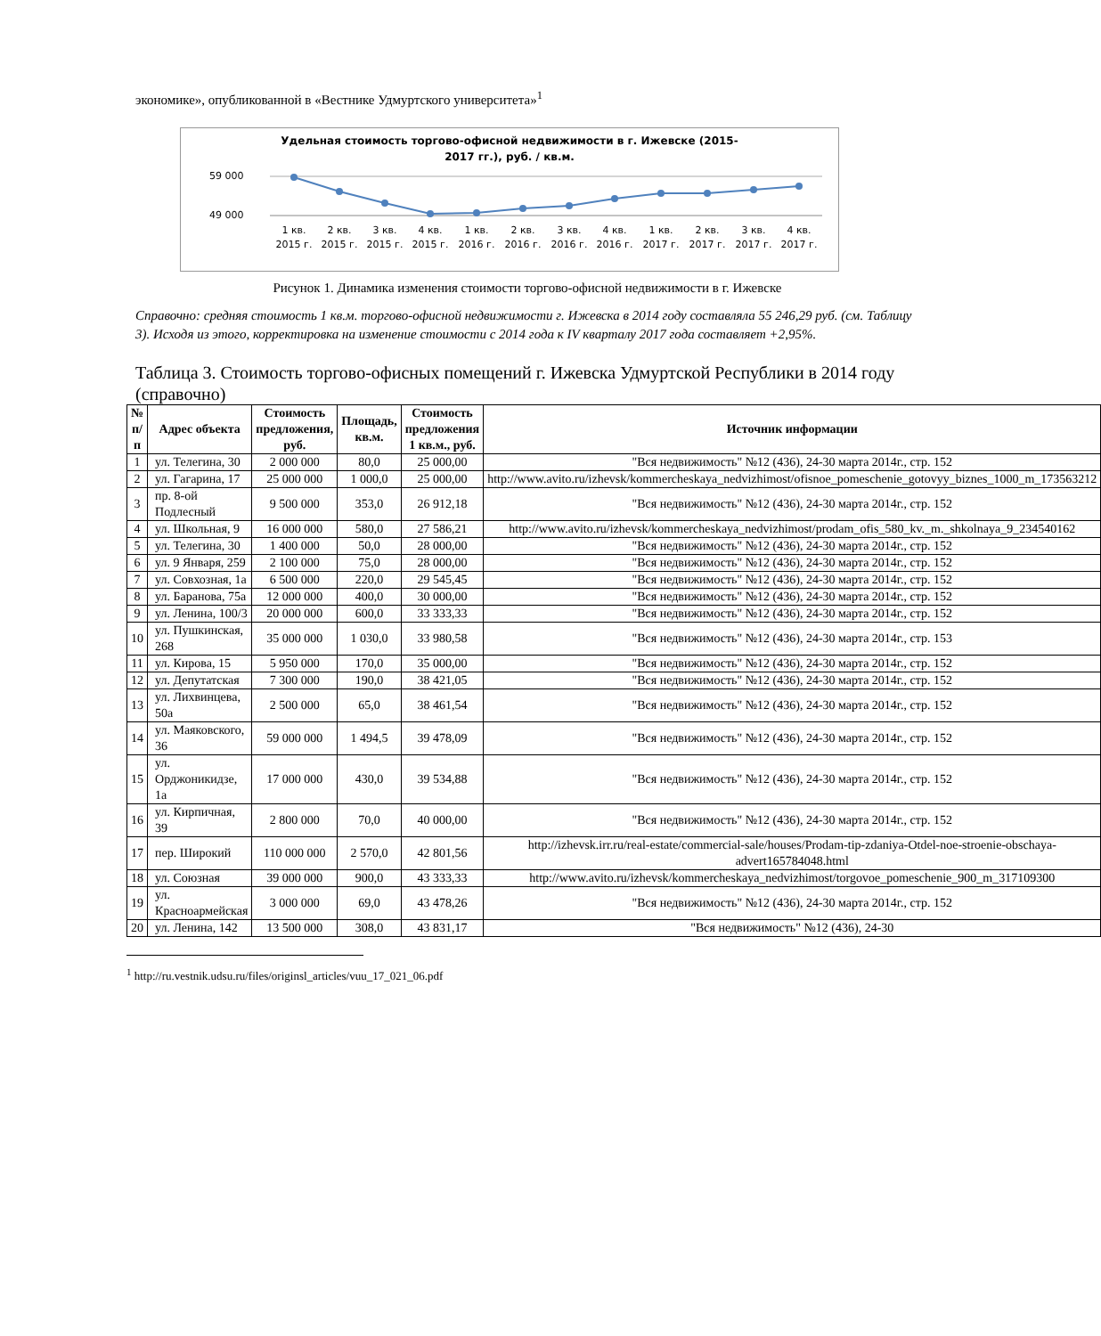экономике», опубликованной в «Вестнике Удмуртского университета»<sup>1</sup>
Удельная стоимость торгово-офисной недвижимости в г. Ижевске (2015-
2017 гг.), руб. / кв.м.
59 000
49 000
1 кв.
2 кв.
3 кв.
4 кв.
1 кв.
2 кв.
3 кв.
4 кв.
1 кв.
2 кв.
3 кв.
4 кв.
2015 г.
2015 г.
2015 г.
2015 г.
2016 г.
2016 г.
2016 г.
2016 г.
2017 г.
2017 г.
2017 г.
2017 г.
Рисунок 1. Динамика изменения стоимости торгово-офисной недвижимости в г. Ижевске
Справочно: средняя стоимость 1 кв.м. торгово-офисной недвижимости г. Ижевска в 2014 году составляла 55 246,29 руб. (см. Таблицу 3). Исходя из этого, корректировка на изменение стоимости с 2014 года к IV кварталу 2017 года составляет +2,95%.
Таблица 3. Стоимость торгово-офисных помещений г. Ижевска Удмуртской Республики в 2014 году (справочно)
| № п/п | Адрес объекта | Стоимость предложения, руб. | Площадь, кв.м. | Стоимость предложения 1 кв.м., руб. | Источник информации |
| --- | --- | --- | --- | --- | --- |
| 1 | ул. Телегина, 30 | 2 000 000 | 80,0 | 25 000,00 | "Вся недвижимость" №12 (436), 24-30 марта 2014г., стр. 152 |
| 2 | ул. Гагарина, 17 | 25 000 000 | 1 000,0 | 25 000,00 | http://www.avito.ru/izhevsk/kommercheskaya_nedvizhimost/ofisnoe_pomeschenie_gotovyy_biznes_1000_m_173563212 |
| 3 | пр. 8-ой Подлесный | 9 500 000 | 353,0 | 26 912,18 | "Вся недвижимость" №12 (436), 24-30 марта 2014г., стр. 152 |
| 4 | ул. Школьная, 9 | 16 000 000 | 580,0 | 27 586,21 | http://www.avito.ru/izhevsk/kommercheskaya_nedvizhimost/prodam_ofis_580_kv._m._shkolnaya_9_234540162 |
| 5 | ул. Телегина, 30 | 1 400 000 | 50,0 | 28 000,00 | "Вся недвижимость" №12 (436), 24-30 марта 2014г., стр. 152 |
| 6 | ул. 9 Января, 259 | 2 100 000 | 75,0 | 28 000,00 | "Вся недвижимость" №12 (436), 24-30 марта 2014г., стр. 152 |
| 7 | ул. Совхозная, 1а | 6 500 000 | 220,0 | 29 545,45 | "Вся недвижимость" №12 (436), 24-30 марта 2014г., стр. 152 |
| 8 | ул. Баранова, 75а | 12 000 000 | 400,0 | 30 000,00 | "Вся недвижимость" №12 (436), 24-30 марта 2014г., стр. 152 |
| 9 | ул. Ленина, 100/3 | 20 000 000 | 600,0 | 33 333,33 | "Вся недвижимость" №12 (436), 24-30 марта 2014г., стр. 152 |
| 10 | ул. Пушкинская, 268 | 35 000 000 | 1 030,0 | 33 980,58 | "Вся недвижимость" №12 (436), 24-30 марта 2014г., стр. 153 |
| 11 | ул. Кирова, 15 | 5 950 000 | 170,0 | 35 000,00 | "Вся недвижимость" №12 (436), 24-30 марта 2014г., стр. 152 |
| 12 | ул. Депутатская | 7 300 000 | 190,0 | 38 421,05 | "Вся недвижимость" №12 (436), 24-30 марта 2014г., стр. 152 |
| 13 | ул. Лихвинцева, 50а | 2 500 000 | 65,0 | 38 461,54 | "Вся недвижимость" №12 (436), 24-30 марта 2014г., стр. 152 |
| 14 | ул. Маяковского, 36 | 59 000 000 | 1 494,5 | 39 478,09 | "Вся недвижимость" №12 (436), 24-30 марта 2014г., стр. 152 |
| 15 | ул. Орджоникидзе, 1а | 17 000 000 | 430,0 | 39 534,88 | "Вся недвижимость" №12 (436), 24-30 марта 2014г., стр. 152 |
| 16 | ул. Кирпичная, 39 | 2 800 000 | 70,0 | 40 000,00 | "Вся недвижимость" №12 (436), 24-30 марта 2014г., стр. 152 |
| 17 | пер. Широкий | 110 000 000 | 2 570,0 | 42 801,56 | http://izhevsk.irr.ru/real-estate/commercial-sale/houses/Prodam-tip-zdaniya-Otdel-noe-stroenie-obschaya-advert165784048.html |
| 18 | ул. Союзная | 39 000 000 | 900,0 | 43 333,33 | http://www.avito.ru/izhevsk/kommercheskaya_nedvizhimost/torgovoe_pomeschenie_900_m_317109300 |
| 19 | ул. Красноармейская | 3 000 000 | 69,0 | 43 478,26 | "Вся недвижимость" №12 (436), 24-30 марта 2014г., стр. 152 |
| 20 | ул. Ленина, 142 | 13 500 000 | 308,0 | 43 831,17 | "Вся недвижимость" №12 (436), 24-30 |
<sup>1</sup> http://ru.vestnik.udsu.ru/files/originsl_articles/vuu_17_021_06.pdf